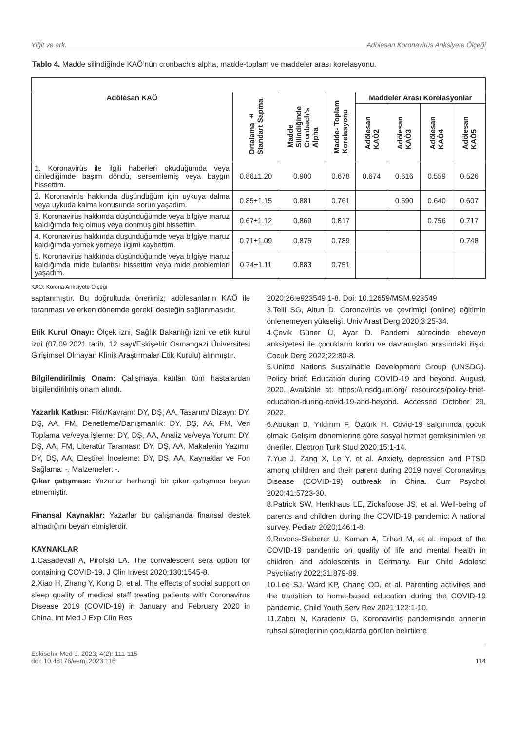Yiğit ve ark. Adölesan Koronavirüs Anksiyete Ölçeği
Tablo 4. Madde silindiğinde KAÖ’nün cronbach’s alpha, madde-toplam ve maddeler arası korelasyonu.
| Adölesan KAÖ | Ortalama ± Standart Sapma | Madde Silindiğinde Cronbach’s Alpha | Madde- Toplam Korelasyonu | Maddeler Arası Korelasyonlar | | | |
| --- | --- | --- | --- | --- | --- | --- | --- |
| | | | | Adölesan KAÖ2 | Adölesan KAÖ3 | Adölesan KAÖ4 | Adölesan KAÖ5 |
| 1. Koronavirüs ile ilgili haberleri okuduğumda veya dinlediğimde başım döndü, sersemlemiş veya baygın hissettim. | 0.86±1.20 | 0.900 | 0.678 | 0.674 | 0.616 | 0.559 | 0.526 |
| 2. Koronavirüs hakkında düşündüğüm için uykuya dalma veya uykuda kalma konusunda sorun yaşadım. | 0.85±1.15 | 0.881 | 0.761 | | 0.690 | 0.640 | 0.607 |
| 3. Koronavirüs hakkında düşündüğümde veya bilgiye maruz kaldığımda felç olmuş veya donmuş gibi hissettim. | 0.67±1.12 | 0.869 | 0.817 | | | 0.756 | 0.717 |
| 4. Koronavirüs hakkında düşündüğümde veya bilgiye maruz kaldığımda yemek yemeye ilgimi kaybettim. | 0.71±1.09 | 0.875 | 0.789 | | | | 0.748 |
| 5. Koronavirüs hakkında düşündüğümde veya bilgiye maruz kaldığımda mide bulantısı hissettim veya mide problemleri yaşadım. | 0.74±1.11 | 0.883 | 0.751 | | | | |
KAÖ: Korona Anksiyete Ölçeği
saptanmıştır. Bu doğrultuda önerimiz; adölesanların KAÖ ile taranması ve erken dönemde gerekli desteğin sağlanmasıdır.
Etik Kurul Onayı: Ölçek izni, Sağlık Bakanlığı izni ve etik kurul izni (07.09.2021 tarih, 12 sayı/Eskişehir Osmangazi Üniversitesi Girişimsel Olmayan Klinik Araştırmalar Etik Kurulu) alınmıştır.
Bilgilendirilmiş Onam: Çalışmaya katılan tüm hastalardan bilgilendirilmiş onam alındı.
Yazarlık Katkısı: Fikir/Kavram: DY, DŞ, AA, Tasarım/ Dizayn: DY, DŞ, AA, FM, Denetleme/Danışmanlık: DY, DŞ, AA, FM, Veri Toplama ve/veya işleme: DY, DŞ, AA, Analiz ve/veya Yorum: DY, DŞ, AA, FM, Literatür Taraması: DY, DŞ, AA, Makalenin Yazımı: DY, DŞ, AA, Eleştirel İnceleme: DY, DŞ, AA, Kaynaklar ve Fon Sağlama: -, Malzemeler: -.
Çıkar çatışması: Yazarlar herhangi bir çıkar çatışması beyan etmemiştir.
Finansal Kaynaklar: Yazarlar bu çalışmanda finansal destek almadığını beyan etmişlerdir.
KAYNAKLAR
1.Casadevall A, Pirofski LA. The convalescent sera option for containing COVID-19. J Clin Invest 2020;130:1545-8.
2.Xiao H, Zhang Y, Kong D, et al. The effects of social support on sleep quality of medical staff treating patients with Coronavirus Disease 2019 (COVID-19) in January and February 2020 in China. Int Med J Exp Clin Res
2020;26:e923549 1-8. Doi: 10.12659/MSM.923549
3.Telli SG, Altun D. Coronavirüs ve çevrimiçi (online) eğitimin önlenemeyen yükselişi. Univ Arast Derg 2020;3:25-34.
4.Çevik Güner Ü, Ayar D. Pandemi sürecinde ebeveyn anksiyetesi ile çocukların korku ve davranışları arasındaki ilişki. Cocuk Derg 2022;22:80-8.
5.United Nations Sustainable Development Group (UNSDG). Policy brief: Education during COVID-19 and beyond. August, 2020. Available at: https://unsdg.un.org/ resources/policy-brief-education-during-covid-19-and-beyond. Accessed October 29, 2022.
6.Abukan B, Yıldırım F, Öztürk H. Covid-19 salgınında çocuk olmak: Gelişim dönemlerine göre sosyal hizmet gereksinimleri ve öneriler. Electron Turk Stud 2020;15:1-14.
7.Yue J, Zang X, Le Y, et al. Anxiety, depression and PTSD among children and their parent during 2019 novel Coronavirus Disease (COVID-19) outbreak in China. Curr Psychol 2020;41:5723-30.
8.Patrick SW, Henkhaus LE, Zickafoose JS, et al. Well-being of parents and children during the COVID-19 pandemic: A national survey. Pediatr 2020;146:1-8.
9.Ravens-Sieberer U, Kaman A, Erhart M, et al. Impact of the COVID-19 pandemic on quality of life and mental health in children and adolescents in Germany. Eur Child Adolesc Psychiatry 2022;31:879-89.
10.Lee SJ, Ward KP, Chang OD, et al. Parenting activities and the transition to home-based education during the COVID-19 pandemic. Child Youth Serv Rev 2021;122:1-10.
11.Zabcı N, Karadeniz G. Koronavirüs pandemisinde annenin ruhsal süreçlerinin çocuklarda görülen belirtilere
Eskisehir Med J. 2023; 4(2): 111-115
doi: 10.48176/esmj.2023.116 114